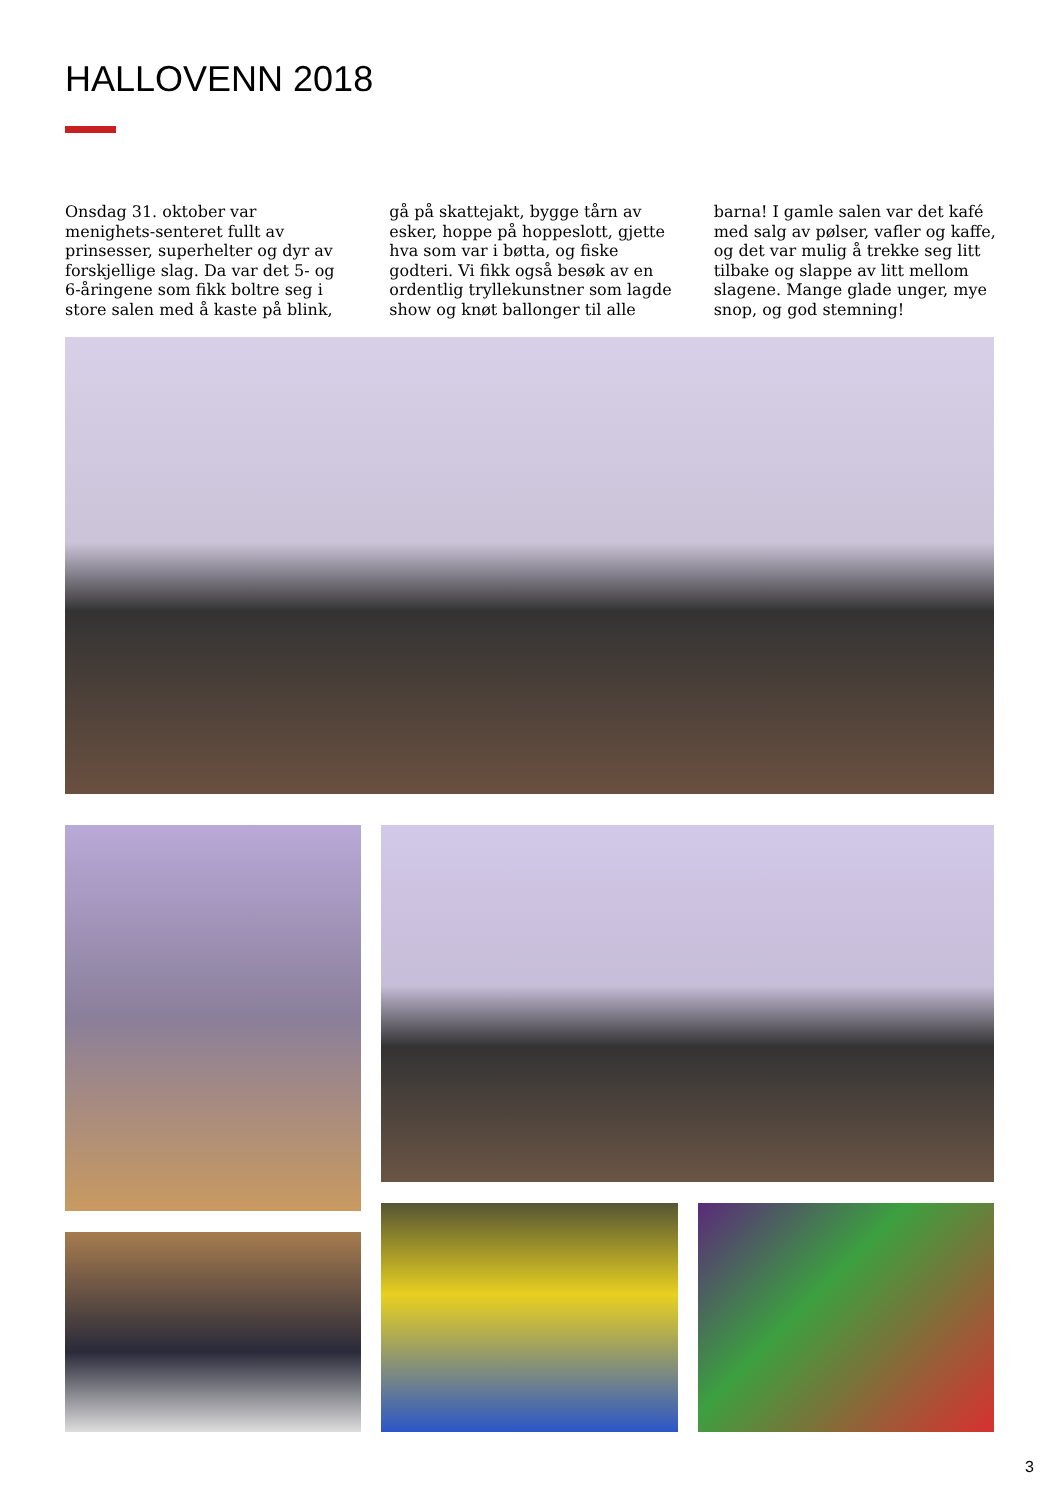HALLOVENN 2018
Onsdag 31. oktober var menighets-senteret fullt av prinsesser, superhelter og dyr av forskjellige slag. Da var det 5- og 6-åringene som fikk boltre seg i store salen med å kaste på blink, gå på skattejakt, bygge tårn av esker, hoppe på hoppeslott, gjette hva som var i bøtta, og fiske godteri. Vi fikk også besøk av en ordentlig tryllekunstner som lagde show og knøt ballonger til alle barna! I gamle salen var det kafé med salg av pølser, vafler og kaffe, og det var mulig å trekke seg litt tilbake og slappe av litt mellom slagene. Mange glade unger, mye snop, og god stemning!
3